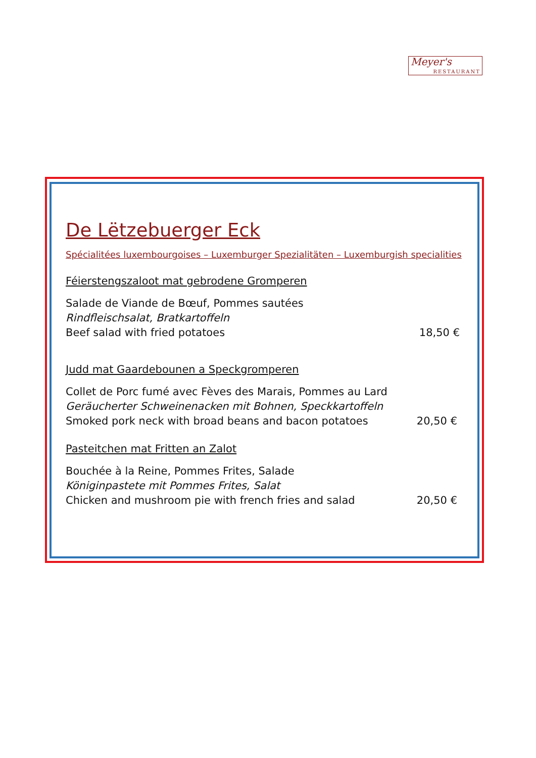Meyer's
RESTAURANT
De Lëtzebuerger Eck
Spécialitées luxembourgoises – Luxemburger Spezialitäten – Luxemburgish specialities
Féierstengszaloot mat gebrodene Gromperen
Salade de Viande de Bœuf, Pommes sautées
Rindfleischsalat, Bratkartoffeln
Beef salad with fried potatoes 18,50 €
Judd mat Gaardebounen a Speckgromperen
Collet de Porc fumé avec Fèves des Marais, Pommes au Lard
Geräucherter Schweinenacken mit Bohnen, Speckkartoffeln
Smoked pork neck with broad beans and bacon potatoes 20,50 €
Pasteitchen mat Fritten an Zalot
Bouchée à la Reine, Pommes Frites, Salade
Königinpastete mit Pommes Frites, Salat
Chicken and mushroom pie with french fries and salad 20,50 €